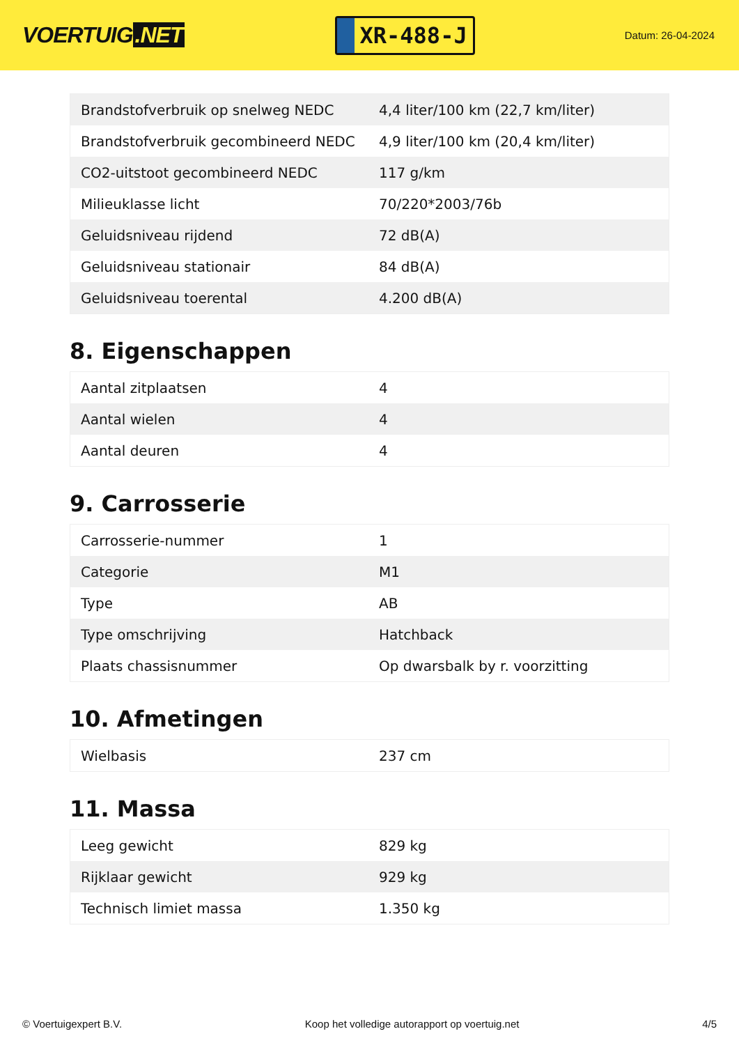VOERTUIG.NET
XR-488-J
Datum: 26-04-2024
| Brandstofverbruik op snelweg NEDC | 4,4 liter/100 km (22,7 km/liter) |
| Brandstofverbruik gecombineerd NEDC | 4,9 liter/100 km (20,4 km/liter) |
| CO2-uitstoot gecombineerd NEDC | 117 g/km |
| Milieuklasse licht | 70/220*2003/76b |
| Geluidsniveau rijdend | 72 dB(A) |
| Geluidsniveau stationair | 84 dB(A) |
| Geluidsniveau toerental | 4.200 dB(A) |
8. Eigenschappen
| Aantal zitplaatsen | 4 |
| Aantal wielen | 4 |
| Aantal deuren | 4 |
9. Carrosserie
| Carrosserie-nummer | 1 |
| Categorie | M1 |
| Type | AB |
| Type omschrijving | Hatchback |
| Plaats chassisnummer | Op dwarsbalk by r. voorzitting |
10. Afmetingen
| Wielbasis | 237 cm |
11. Massa
| Leeg gewicht | 829 kg |
| Rijklaar gewicht | 929 kg |
| Technisch limiet massa | 1.350 kg |
© Voertuigexpert B.V. Koop het volledige autorapport op voertuig.net 4/5